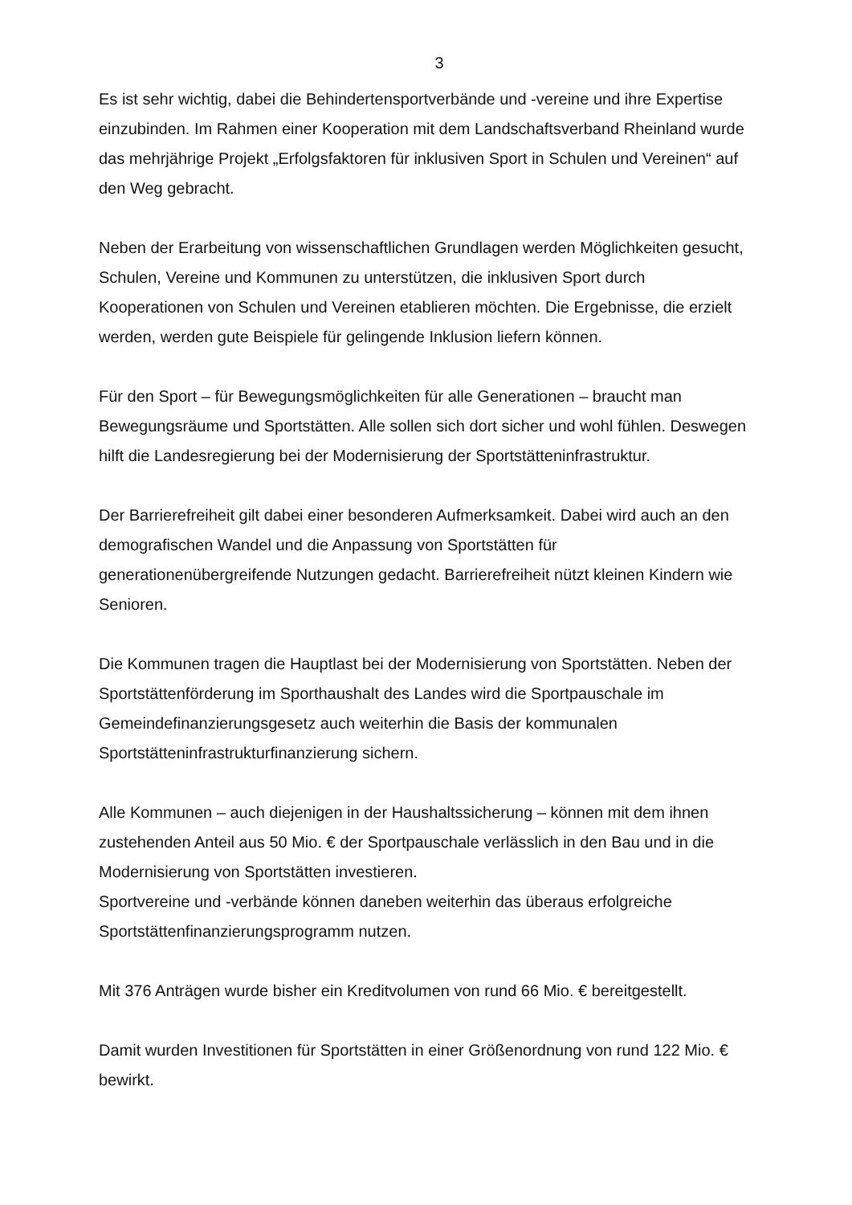3
Es ist sehr wichtig, dabei die Behindertensportverbände und -vereine und ihre Expertise einzubinden. Im Rahmen einer Kooperation mit dem Landschaftsverband Rheinland wurde das mehrjährige Projekt „Erfolgsfaktoren für inklusiven Sport in Schulen und Vereinen“ auf den Weg gebracht.
Neben der Erarbeitung von wissenschaftlichen Grundlagen werden Möglichkeiten gesucht, Schulen, Vereine und Kommunen zu unterstützen, die inklusiven Sport durch Kooperationen von Schulen und Vereinen etablieren möchten. Die Ergebnisse, die erzielt werden, werden gute Beispiele für gelingende Inklusion liefern können.
Für den Sport – für Bewegungsmöglichkeiten für alle Generationen – braucht man Bewegungsräume und Sportstätten. Alle sollen sich dort sicher und wohl fühlen. Deswegen hilft die Landesregierung bei der Modernisierung der Sportstätteninfrastruktur.
Der Barrierefreiheit gilt dabei einer besonderen Aufmerksamkeit. Dabei wird auch an den demografischen Wandel und die Anpassung von Sportstätten für generationenübergreifende Nutzungen gedacht. Barrierefreiheit nützt kleinen Kindern wie Senioren.
Die Kommunen tragen die Hauptlast bei der Modernisierung von Sportstätten. Neben der Sportstättenförderung im Sporthaushalt des Landes wird die Sportpauschale im Gemeindefinanzierungsgesetz auch weiterhin die Basis der kommunalen Sportstätteninfrastrukturfinanzierung sichern.
Alle Kommunen – auch diejenigen in der Haushaltssicherung – können mit dem ihnen zustehenden Anteil aus 50 Mio. € der Sportpauschale verlässlich in den Bau und in die Modernisierung von Sportstätten investieren.
Sportvereine und -verbände können daneben weiterhin das überaus erfolgreiche Sportstättenfinanzierungsprogramm nutzen.
Mit 376 Anträgen wurde bisher ein Kreditvolumen von rund 66 Mio. € bereitgestellt.
Damit wurden Investitionen für Sportstätten in einer Größenordnung von rund 122 Mio. € bewirkt.